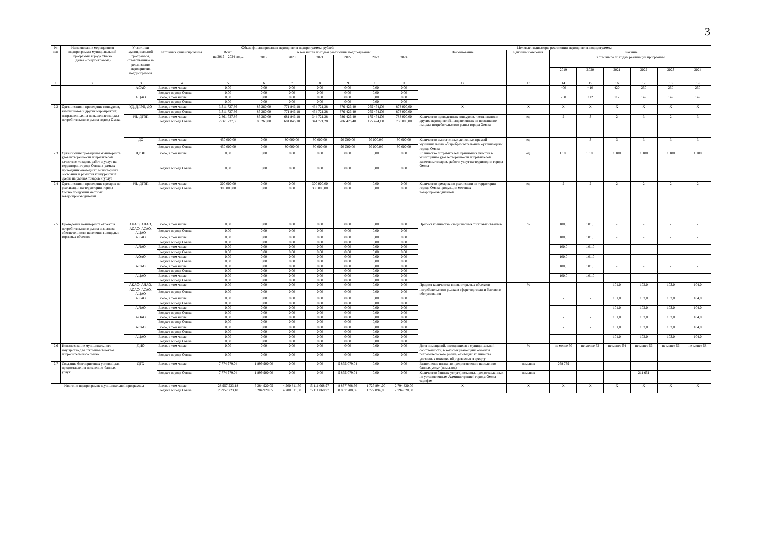3
| № п/п | Наименование мероприятия подпрограммы муниципальной программы города Омска (далее – подпрограмма) | Участники муниципальной программы, ответственные за реализацию мероприятия подпрограммы | Объем финансирования мероприятия подпрограммы, рублей | | | | | | | | Целевые индикаторы реализации мероприятия подпрограммы | | | | | | | |
| --- | --- | --- | --- | --- | --- | --- | --- | --- | --- | --- | --- | --- | --- | --- | --- | --- | --- | --- |
| | | | Источник финансирования | Всего на 2019 – 2024 годы | в том числе по годам реализации подпрограммы | | | | | | Наименование | Единица измерения | Значение | | | | | |
| | | | | | 2019 | 2020 | 2021 | 2022 | 2023 | 2024 | | | в том числе по годам реализации программы | | | | | |
| | | | | | | | | | | | | | 2019 | 2020 | 2021 | 2022 | 2023 | 2024 |
| 1 | 2 | 3 | 4 | 5 | 6 | 7 | 8 | 9 | 10 | 11 | 12 | 13 | 14 | 15 | 16 | 17 | 18 | 19 |
| | | АСАО | Всего, в том числе: | 0,00 | 0,00 | 0,00 | 0,00 | 0,00 | 0,00 | 0,00 | | | 400 | 410 | 420 | 250 | 250 | 250 |
| | | | Бюджет города Омска | 0,00 | 0,00 | 0,00 | 0,00 | 0,00 | 0,00 | 0,00 | | | | | | | | |
| | | АЦАО | Всего, в том числе: | 0,00 | 0,00 | 0,00 | 0,00 | 0,00 | 0,00 | 0,00 | | | 250 | 112 | 112 | 149 | 149 | 149 |
| | | | Бюджет города Омска | 0,00 | 0,00 | 0,00 | 0,00 | 0,00 | 0,00 | 0,00 | | | | | | | | |
| 2.2 | Организация и проведение конкурсов, чемпионатов и других мероприятий, направленных на повышение имиджа потребительского рынка города Омска | УД, ДГЭП, ДО | Всего, в том числе: | 3 311 727,86 | 85 260,00 | 771 846,18 | 434 721,28 | 876 426,40 | 265 474,00 | 878 000,00 | Х | Х | Х | Х | Х | Х | Х | Х |
| | | | Бюджет города Омска | 3 311 727,86 | 85 260,00 | 771 846,18 | 434 721,28 | 876 426,40 | 265 474,00 | 878 000,00 | | | | | | | | |
| | | УД, ДГЭП | Всего, в том числе: | 2 861 727,86 | 85 260,00 | 681 846,18 | 344 721,28 | 786 426,40 | 175 474,00 | 788 000,00 | Количество проведенных конкурсов, чемпионатов и других мероприятий, направленных на повышение имиджа потребительского рынка города Омска | ед. | 2 | 3 | 2 | 3 | 2 | 3 |
| | | | Бюджет города Омска | 2 861 727,86 | 85 260,00 | 681 846,18 | 344 721,28 | 786 426,40 | 175 474,00 | 788 000,00 | | | | | | | | |
| | | ДО | Всего, в том числе: | 450 000,00 | 0,00 | 90 000,00 | 90 000,00 | 90 000,00 | 90 000,00 | 90 000,00 | Количество выплаченных денежных премий муниципальным общеобразователь-ным организациям города Омска | ед. | - | 3 | 3 | 3 | 3 | 3 |
| | | | Бюджет города Омска | 450 000,00 | 0,00 | 90 000,00 | 90 000,00 | 90 000,00 | 90 000,00 | 90 000,00 | | | | | | | | |
| 2.3 | Организация проведения мониторинга удовлетворенности потребителей качеством товаров, работ и услуг на территории города Омска в рамках проведения ежегодного мониторинга состояния и развития конкурентной среды на рынках товаров и услуг | ДГЭП | Всего, в том числе: | 0,00 | 0,00 | 0,00 | 0,00 | 0,00 | 0,00 | 0,00 | Количество потребителей, принявших участие в мониторинге удовлетворенности потребителей качеством товаров, работ и услуг на территории города Омска | ед. | 1 100 | 1 100 | 1 100 | 1 100 | 1 100 | 1 100 |
| | | | Бюджет города Омска | 0,00 | 0,00 | 0,00 | 0,00 | 0,00 | 0,00 | 0,00 | | | | | | | | |
| 2.4 | Организация и проведение ярмарок по реализации на территории города Омска продукции местных товаропроизводителей | УД, ДГЭП | Всего, в том числе: | 300 000,00 | 0,00 | 0,00 | 300 000,00 | 0,00 | 0,00 | 0,00 | Количество ярмарок по реализации на территории города Омска продукции местных товаропроизводителей | ед. | 2 | 2 | 2 | 2 | 2 | 2 |
| | | | Бюджет города Омска | 300 000,00 | 0,00 | 0,00 | 300 000,00 | 0,00 | 0,00 | 0,00 | | | | | | | | |
| 2.5 | Проведение мониторинга объектов потребительского рынка и анализа обеспеченности населения площадью торговых объектов | АКАО, АЛАО, АОАО, АСАО, АЦАО | Всего, в том числе: | 0,00 | 0,00 | 0,00 | 0,00 | 0,00 | 0,00 | 0,00 | Прирост количества стационарных торговых объектов | % | 100,0 | 101,0 | - | - | - | - |
| | | | Бюджет города Омска | 0,00 | 0,00 | 0,00 | 0,00 | 0,00 | 0,00 | 0,00 | | | | | | | | |
| | | АКАО | Всего, в том числе: | 0,00 | 0,00 | 0,00 | 0,00 | 0,00 | 0,00 | 0,00 | | | 100,0 | 101,0 | - | - | - | - |
| | | | Бюджет города Омска | 0,00 | 0,00 | 0,00 | 0,00 | 0,00 | 0,00 | 0,00 | | | | | | | | |
| | | АЛАО | Всего, в том числе: | 0,00 | 0,00 | 0,00 | 0,00 | 0,00 | 0,00 | 0,00 | | | 100,0 | 101,0 | - | - | - | - |
| | | | Бюджет города Омска | 0,00 | 0,00 | 0,00 | 0,00 | 0,00 | 0,00 | 0,00 | | | | | | | | |
| | | АОАО | Всего, в том числе: | 0,00 | 0,00 | 0,00 | 0,00 | 0,00 | 0,00 | 0,00 | | | 100,0 | 101,0 | - | - | - | - |
| | | | Бюджет города Омска | 0,00 | 0,00 | 0,00 | 0,00 | 0,00 | 0,00 | 0,00 | | | | | | | | |
| | | АСАО | Всего, в том числе: | 0,00 | 0,00 | 0,00 | 0,00 | 0,00 | 0,00 | 0,00 | | | 100,0 | 101,0 | - | - | - | - |
| | | | Бюджет города Омска | 0,00 | 0,00 | 0,00 | 0,00 | 0,00 | 0,00 | 0,00 | | | | | | | | |
| | | АЦАО | Всего, в том числе: | 0,00 | 0,00 | 0,00 | 0,00 | 0,00 | 0,00 | 0,00 | | | 100,0 | 101,0 | - | - | - | - |
| | | | Бюджет города Омска | 0,00 | 0,00 | 0,00 | 0,00 | 0,00 | 0,00 | 0,00 | | | | | | | | |
| | | АКАО, АЛАО, АОАО, АСАО, АЦАО | Всего, в том числе: | 0,00 | 0,00 | 0,00 | 0,00 | 0,00 | 0,00 | 0,00 | Прирост количества вновь открытых объектов потребительского рынка в сфере торговли и бытового обслуживания | % | - | - | 101,0 | 102,0 | 103,0 | 104,0 |
| | | | Бюджет города Омска | 0,00 | 0,00 | 0,00 | 0,00 | 0,00 | 0,00 | 0,00 | | | | | | | | |
| | | АКАО | Всего, в том числе: | 0,00 | 0,00 | 0,00 | 0,00 | 0,00 | 0,00 | 0,00 | | | - | - | 101,0 | 102,0 | 103,0 | 104,0 |
| | | | Бюджет города Омска | 0,00 | 0,00 | 0,00 | 0,00 | 0,00 | 0,00 | 0,00 | | | | | | | | |
| | | АЛАО | Всего, в том числе: | 0,00 | 0,00 | 0,00 | 0,00 | 0,00 | 0,00 | 0,00 | | | - | - | 101,0 | 102,0 | 103,0 | 104,0 |
| | | | Бюджет города Омска | 0,00 | 0,00 | 0,00 | 0,00 | 0,00 | 0,00 | 0,00 | | | | | | | | |
| | | АОАО | Всего, в том числе: | 0,00 | 0,00 | 0,00 | 0,00 | 0,00 | 0,00 | 0,00 | | | - | - | 101,0 | 102,0 | 103,0 | 104,0 |
| | | | Бюджет города Омска | 0,00 | 0,00 | 0,00 | 0,00 | 0,00 | 0,00 | 0,00 | | | | | | | | |
| | | АСАО | Всего, в том числе: | 0,00 | 0,00 | 0,00 | 0,00 | 0,00 | 0,00 | 0,00 | | | - | - | 101,0 | 102,0 | 103,0 | 104,0 |
| | | | Бюджет города Омска | 0,00 | 0,00 | 0,00 | 0,00 | 0,00 | 0,00 | 0,00 | | | | | | | | |
| | | АЦАО | Всего, в том числе: | 0,00 | 0,00 | 0,00 | 0,00 | 0,00 | 0,00 | 0,00 | | | - | - | 101,0 | 102,0 | 103,0 | 104,0 |
| | | | Бюджет города Омска | 0,00 | 0,00 | 0,00 | 0,00 | 0,00 | 0,00 | 0,00 | | | | | | | | |
| 2.6 | Использование муниципального имущества для открытия объектов потребительского рынка | ДИО | Всего, в том числе: | 0,00 | 0,00 | 0,00 | 0,00 | 0,00 | 0,00 | 0,00 | Доля помещений, находящихся в муниципальной собственности, в которых размещены объекты потребительского рынка, от общего количества указанных помещений, сдаваемых в аренду | % | не менее 50 | не менее 52 | не менее 54 | не менее 56 | не менее 56 | не менее 58 |
| | | | Бюджет города Омска | 0,00 | 0,00 | 0,00 | 0,00 | 0,00 | 0,00 | 0,00 | | | | | | | | |
| 2.7 | Создание благоприятных условий для предоставления населению банных услуг | ДГХ | Всего, в том числе: | 7 774 979,04 | 1 899 900,00 | 0,00 | 0,00 | 5 875 079,04 | 0,00 | 0,00 | Выполнение плана по предоставлению населению банных услуг (помывок) | помывок | 268 739 | – | – | – | – | – |
| | | | Бюджет города Омска | 7 774 979,04 | 1 899 900,00 | 0,00 | 0,00 | 5 875 079,04 | 0,00 | 0,00 | Количество банных услуг (помывок), предоставленных по установленным Администрацией города Омска тарифам | помывок | - | - | - | 211 651 | - | - |
| Итого по подпрограмме муниципальной программы | | | Всего, в том числе: | 28 957 223,18 | 6 284 920,05 | 4 200 811,50 | 5 111 068,97 | 8 837 708,66 | 1 727 894,00 | 2 794 820,00 | Х | Х | Х | Х | Х | Х | Х | Х |
| | | | Бюджет города Омска | 28 957 223,18 | 6 284 920,05 | 4 200 811,50 | 5 111 068,97 | 8 837 708,66 | 1 727 894,00 | 2 794 820,00 | | | | | | | | |